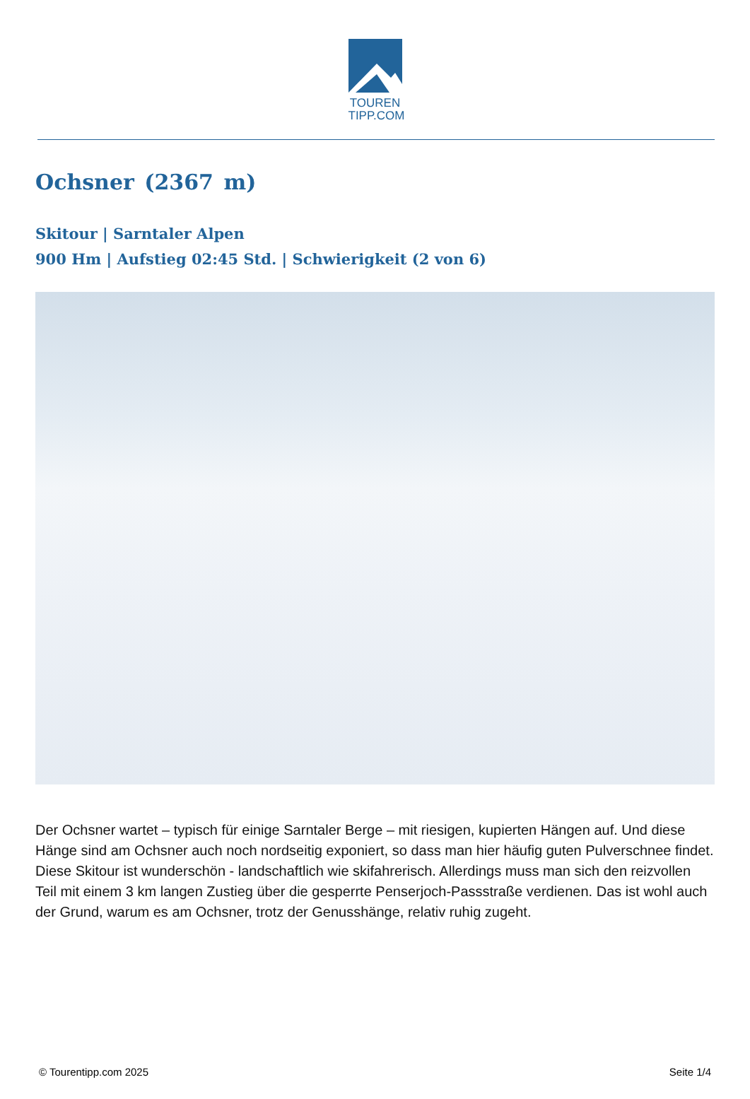TOUREN
TIPP.COM
Ochsner (2367 m)
Skitour | Sarntaler Alpen
900 Hm | Aufstieg 02:45 Std. | Schwierigkeit (2 von 6)
Der Ochsner wartet – typisch für einige Sarntaler Berge – mit riesigen, kupierten Hängen auf. Und diese Hänge sind am Ochsner auch noch nordseitig exponiert, so dass man hier häufig guten Pulverschnee findet. Diese Skitour ist wunderschön - landschaftlich wie skifahrerisch. Allerdings muss man sich den reizvollen Teil mit einem 3 km langen Zustieg über die gesperrte Penserjoch-Passstraße verdienen. Das ist wohl auch der Grund, warum es am Ochsner, trotz der Genusshänge, relativ ruhig zugeht.
© Tourentipp.com 2025 Seite 1/4